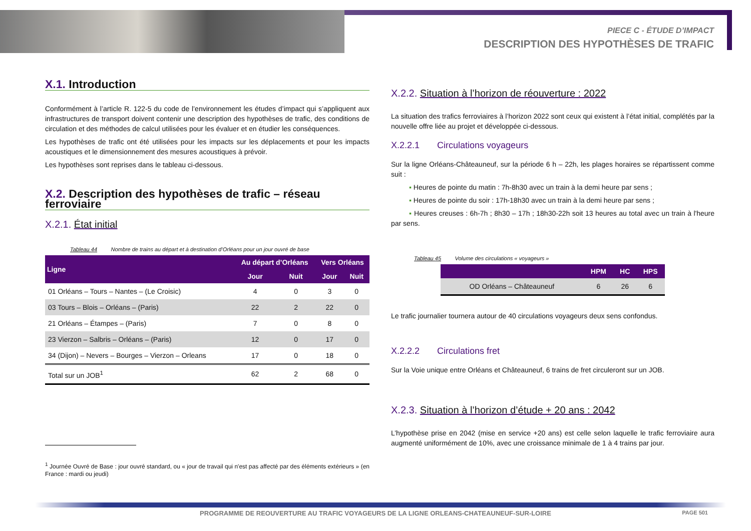PIECE C - ÉTUDE D’IMPACT
DESCRIPTION DES HYPOTHÈSES DE TRAFIC
X.1. Introduction
Conformément à l’article R. 122-5 du code de l’environnement les études d’impact qui s’appliquent aux infrastructures de transport doivent contenir une description des hypothèses de trafic, des conditions de circulation et des méthodes de calcul utilisées pour les évaluer et en étudier les conséquences.
Les hypothèses de trafic ont été utilisées pour les impacts sur les déplacements et pour les impacts acoustiques et le dimensionnement des mesures acoustiques à prévoir.
Les hypothèses sont reprises dans le tableau ci-dessous.
X.2. Description des hypothèses de trafic – réseau ferroviaire
X.2.1. État initial
Tableau 44 Nombre de trains au départ et à destination d’Orléans pour un jour ouvré de base
| Ligne | Au départ d’Orléans | | Vers Orléans | |
| --- | --- | --- | --- | --- |
| | Jour | Nuit | Jour | Nuit |
| 01 Orléans – Tours – Nantes – (Le Croisic) | 4 | 0 | 3 | 0 |
| 03 Tours – Blois – Orléans – (Paris) | 22 | 2 | 22 | 0 |
| 21 Orléans – Étampes – (Paris) | 7 | 0 | 8 | 0 |
| 23 Vierzon – Salbris – Orléans – (Paris) | 12 | 0 | 17 | 0 |
| 34 (Dijon) – Nevers – Bourges – Vierzon – Orleans | 17 | 0 | 18 | 0 |
| Total sur un JOB<sup>1</sup> | 62 | 2 | 68 | 0 |
<sup>1</sup> Journée Ouvré de Base : jour ouvré standard, ou « jour de travail qui n'est pas affecté par des éléments extérieurs » (en France : mardi ou jeudi)
X.2.2. Situation à l’horizon de réouverture : 2022
La situation des trafics ferroviaires à l’horizon 2022 sont ceux qui existent à l’état initial, complétés par la nouvelle offre liée au projet et développée ci-dessous.
X.2.2.1 Circulations voyageurs
Sur la ligne Orléans-Châteauneuf, sur la période 6 h – 22h, les plages horaires se répartissent comme suit :
▪ Heures de pointe du matin : 7h-8h30 avec un train à la demi heure par sens ;
▪ Heures de pointe du soir : 17h-18h30 avec un train à la demi heure par sens ;
▪ Heures creuses : 6h-7h ; 8h30 – 17h ; 18h30-22h soit 13 heures au total avec un train à l'heure par sens.
Tableau 45 Volume des circulations « voyageurs »
| | HPM | HC | HPS |
| --- | --- | --- | --- |
| OD Orléans – Châteauneuf | 6 | 26 | 6 |
Le trafic journalier tournera autour de 40 circulations voyageurs deux sens confondus.
X.2.2.2 Circulations fret
Sur la Voie unique entre Orléans et Châteauneuf, 6 trains de fret circuleront sur un JOB.
X.2.3. Situation à l’horizon d’étude + 20 ans : 2042
L’hypothèse prise en 2042 (mise en service +20 ans) est celle selon laquelle le trafic ferroviaire aura augmenté uniformément de 10%, avec une croissance minimale de 1 à 4 trains par jour.
PROGRAMME DE REOUVERTURE AU TRAFIC VOYAGEURS DE LA LIGNE ORLEANS-CHATEAUNEUF-SUR-LOIRE PAGE 501